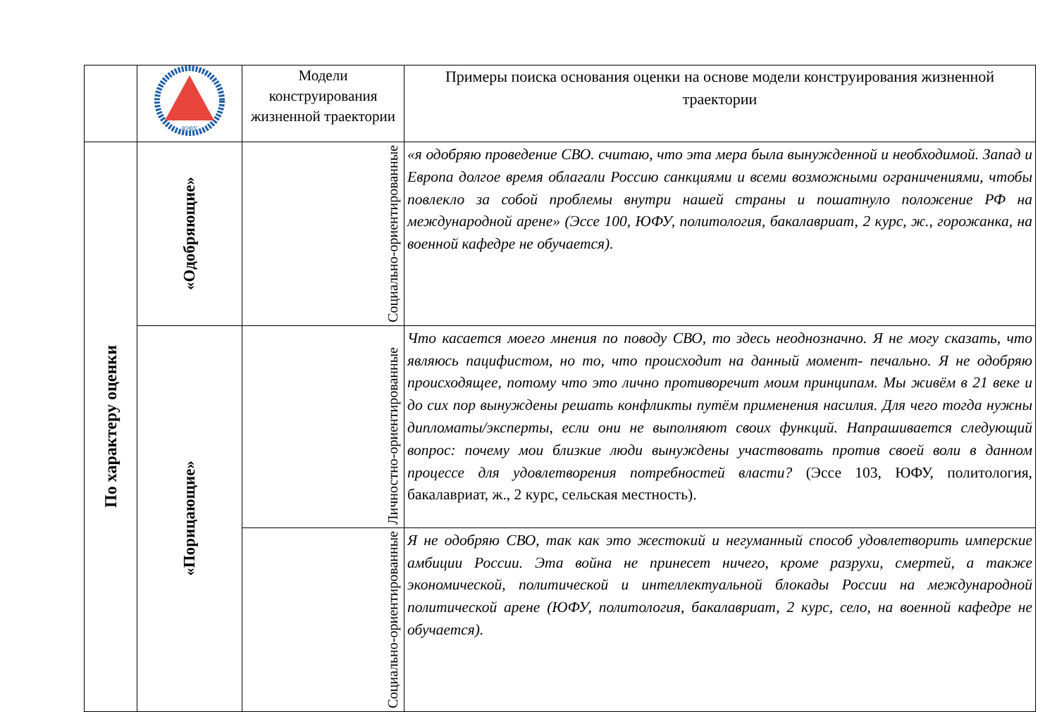| | ЮФУ | Модели конструирования жизненной траектории | Примеры поиска основания оценки на основе модели конструирования жизненной траектории |
| --- | --- | --- | --- |
| По характеру оценки | «Одобряющие» | Социально-ориентированные | «я одобряю проведение СВО. считаю, что эта мера была вынужденной и необходимой. Запад и Европа долгое время облагали Россию санкциями и всеми возможными ограничениями, чтобы повлекло за собой проблемы внутри нашей страны и пошатнуло положение РФ на международной арене» (Эссе 100, ЮФУ, политология, бакалавриат, 2 курс, ж., горожанка, на военной кафедре не обучается). |
| | «Порицающие» | Личностно-ориентированные | Что касается моего мнения по поводу СВО, то здесь неоднозначно. Я не могу сказать, что являюсь пацифистом, но то, что происходит на данный момент- печально. Я не одобряю происходящее, потому что это лично противоречит моим принципам. Мы живём в 21 веке и до сих пор вынуждены решать конфликты путём применения насилия. Для чего тогда нужны дипломаты/эксперты, если они не выполняют своих функций. Напрашивается следующий вопрос: почему мои близкие люди вынуждены участвовать против своей воли в данном процессе для удовлетворения потребностей власти? (Эссе 103, ЮФУ, политология, бакалавриат, ж., 2 курс, сельская местность). |
| | | Социально-ориентированные | Я не одобряю СВО, так как это жестокий и негуманный способ удовлетворить имперские амбиции России. Эта война не принесет ничего, кроме разрухи, смертей, а также экономической, политической и интеллектуальной блокады России на международной политической арене (ЮФУ, политология, бакалавриат, 2 курс, село, на военной кафедре не обучается). |